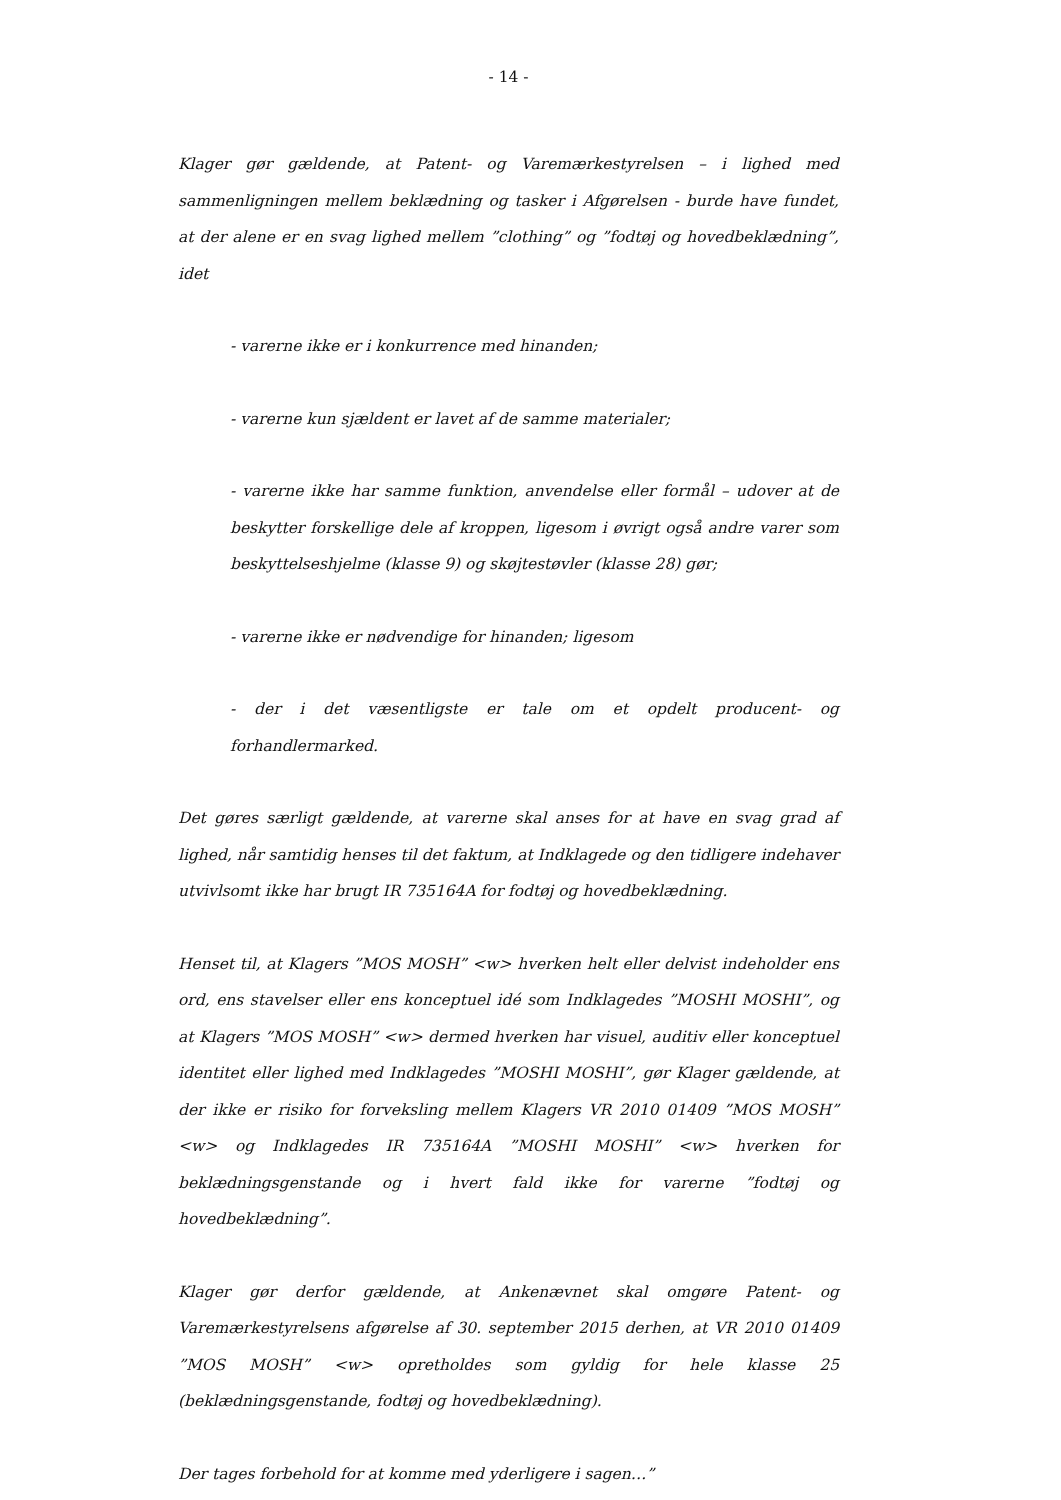- 14 -
Klager gør gældende, at Patent- og Varemærkestyrelsen – i lighed med sammenligningen mellem beklædning og tasker i Afgørelsen - burde have fundet, at der alene er en svag lighed mellem ”clothing” og ”fodtøj og hovedbeklædning”, idet
- varerne ikke er i konkurrence med hinanden;
- varerne kun sjældent er lavet af de samme materialer;
- varerne ikke har samme funktion, anvendelse eller formål – udover at de beskytter forskellige dele af kroppen, ligesom i øvrigt også andre varer som beskyttelseshjelme (klasse 9) og skøjtestøvler (klasse 28) gør;
- varerne ikke er nødvendige for hinanden; ligesom
- der i det væsentligste er tale om et opdelt producent- og forhandlermarked.
Det gøres særligt gældende, at varerne skal anses for at have en svag grad af lighed, når samtidig henses til det faktum, at Indklagede og den tidligere indehaver utvivlsomt ikke har brugt IR 735164A for fodtøj og hovedbeklædning.
Henset til, at Klagers ”MOS MOSH” <w> hverken helt eller delvist indeholder ens ord, ens stavelser eller ens konceptuel idé som Indklagedes ”MOSHI MOSHI”, og at Klagers ”MOS MOSH” <w> dermed hverken har visuel, auditiv eller konceptuel identitet eller lighed med Indklagedes ”MOSHI MOSHI”, gør Klager gældende, at der ikke er risiko for forveksling mellem Klagers VR 2010 01409 ”MOS MOSH” <w> og Indklagedes IR 735164A ”MOSHI MOSHI” <w> hverken for beklædningsgenstande og i hvert fald ikke for varerne ”fodtøj og hovedbeklædning”.
Klager gør derfor gældende, at Ankenævnet skal omgøre Patent- og Varemærkestyrelsens afgørelse af 30. september 2015 derhen, at VR 2010 01409 ”MOS MOSH” <w> opretholdes som gyldig for hele klasse 25 (beklædningsgenstande, fodtøj og hovedbeklædning).
Der tages forbehold for at komme med yderligere i sagen…”